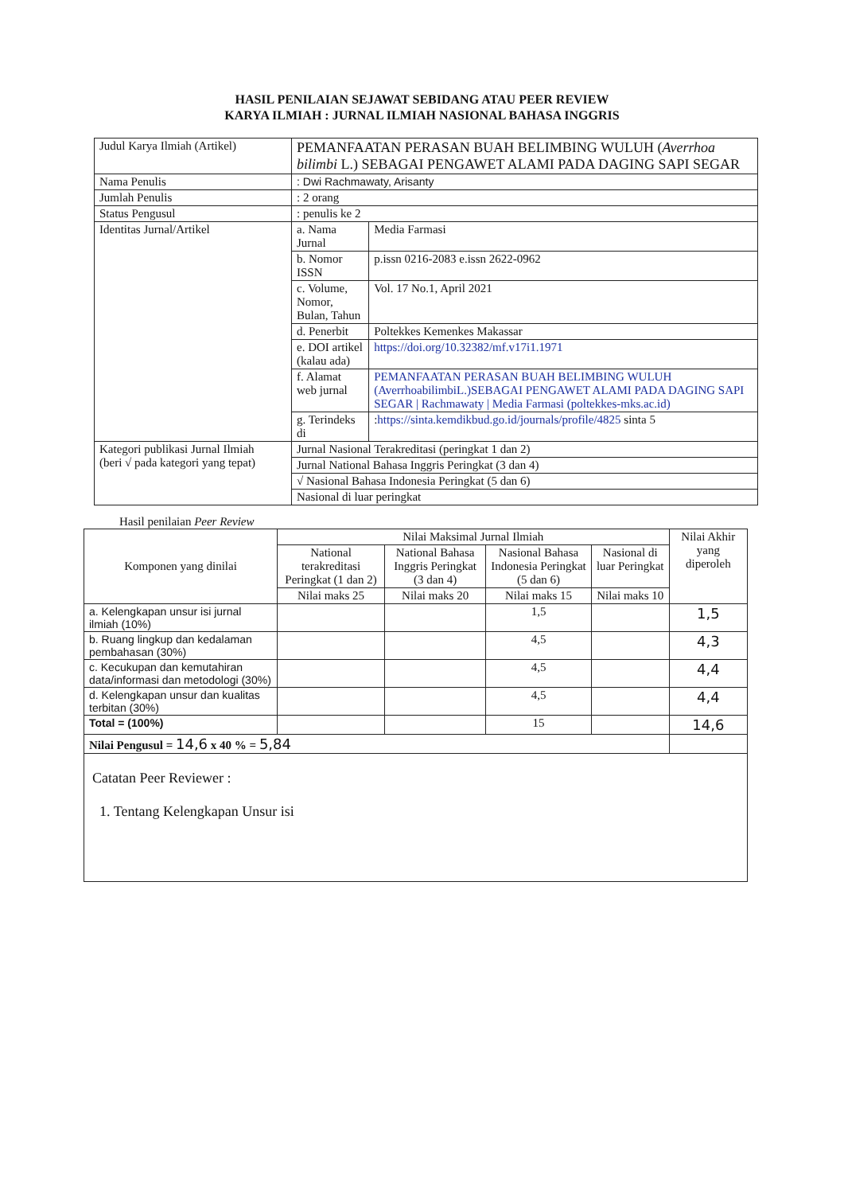HASIL PENILAIAN SEJAWAT SEBIDANG ATAU PEER REVIEW
KARYA ILMIAH : JURNAL ILMIAH NASIONAL BAHASA INGGRIS
| Judul Karya Ilmiah (Artikel) | PEMANFAATAN PERASAN BUAH BELIMBING WULUH ( Averrhoa bilimbi L.) SEBAGAI PENGAWET ALAMI PADA DAGING SAPI SEGAR | |
| Nama Penulis | : Dwi Rachmawaty, Arisanty | |
| Jumlah Penulis | : 2 orang | |
| Status Pengusul | : penulis ke 2 | |
| Identitas Jurnal/Artikel | a. Nama Jurnal | Media Farmasi |
| | b. Nomor ISSN | p.issn 0216-2083 e.issn 2622-0962 |
| | c. Volume, Nomor, Bulan, Tahun | Vol. 17 No.1, April 2021 |
| | d. Penerbit | Poltekkes Kemenkes Makassar |
| | e. DOI artikel (kalau ada) | https://doi.org/10.32382/mf.v17i1.1971 |
| | f. Alamat web jurnal | PEMANFAATAN PERASAN BUAH BELIMBING WULUH (AverrhoabilimbiL.)SEBAGAI PENGAWET ALAMI PADA DAGING SAPI SEGAR / Rachmawaty / Media Farmasi (poltekkes-mks.ac.id) |
| | g. Terindeks di | : https://sinta.kemdikbud.go.id/journals/profile/4825 sinta 5 |
| Kategori publikasi Jurnal Ilmiah (beri √ pada kategori yang tepat) | Jurnal Nasional Terakreditasi (peringkat 1 dan 2) | |
| | Jurnal National Bahasa Inggris Peringkat (3 dan 4) | |
| | √ Nasional Bahasa Indonesia Peringkat (5 dan 6) | |
| | Nasional di luar peringkat | |
Hasil penilaian Peer Review
| Komponen yang dinilai | Nilai Maksimal Jurnal Ilmiah | | | | Nilai Akhir yang diperoleh |
| --- | --- | --- | --- | --- | --- |
| | National terakreditasi Peringkat (1 dan 2) | National Bahasa Inggris Peringkat (3 dan 4) | Nasional Bahasa Indonesia Peringkat (5 dan 6) | Nasional di luar Peringkat | |
| | Nilai maks 25 | Nilai maks 20 | Nilai maks 15 | Nilai maks 10 | |
| a. Kelengkapan unsur isi jurnal ilmiah (10%) | | | 1,5 | | 1,5 |
| b. Ruang lingkup dan kedalaman pembahasan (30%) | | | 4,5 | | 4,3 |
| c. Kecukupan dan kemutahiran data/informasi dan metodologi (30%) | | | 4,5 | | 4,4 |
| d. Kelengkapan unsur dan kualitas terbitan (30%) | | | 4,5 | | 4,4 |
| Total = (100%) | | | 15 | | 14,6 |
| Nilai Pengusul = 14,6 x 40 % = 5,84 | | | | | |
| Catatan Peer Reviewer : 1. Tentang Kelengkapan Unsur isi | | | | | |